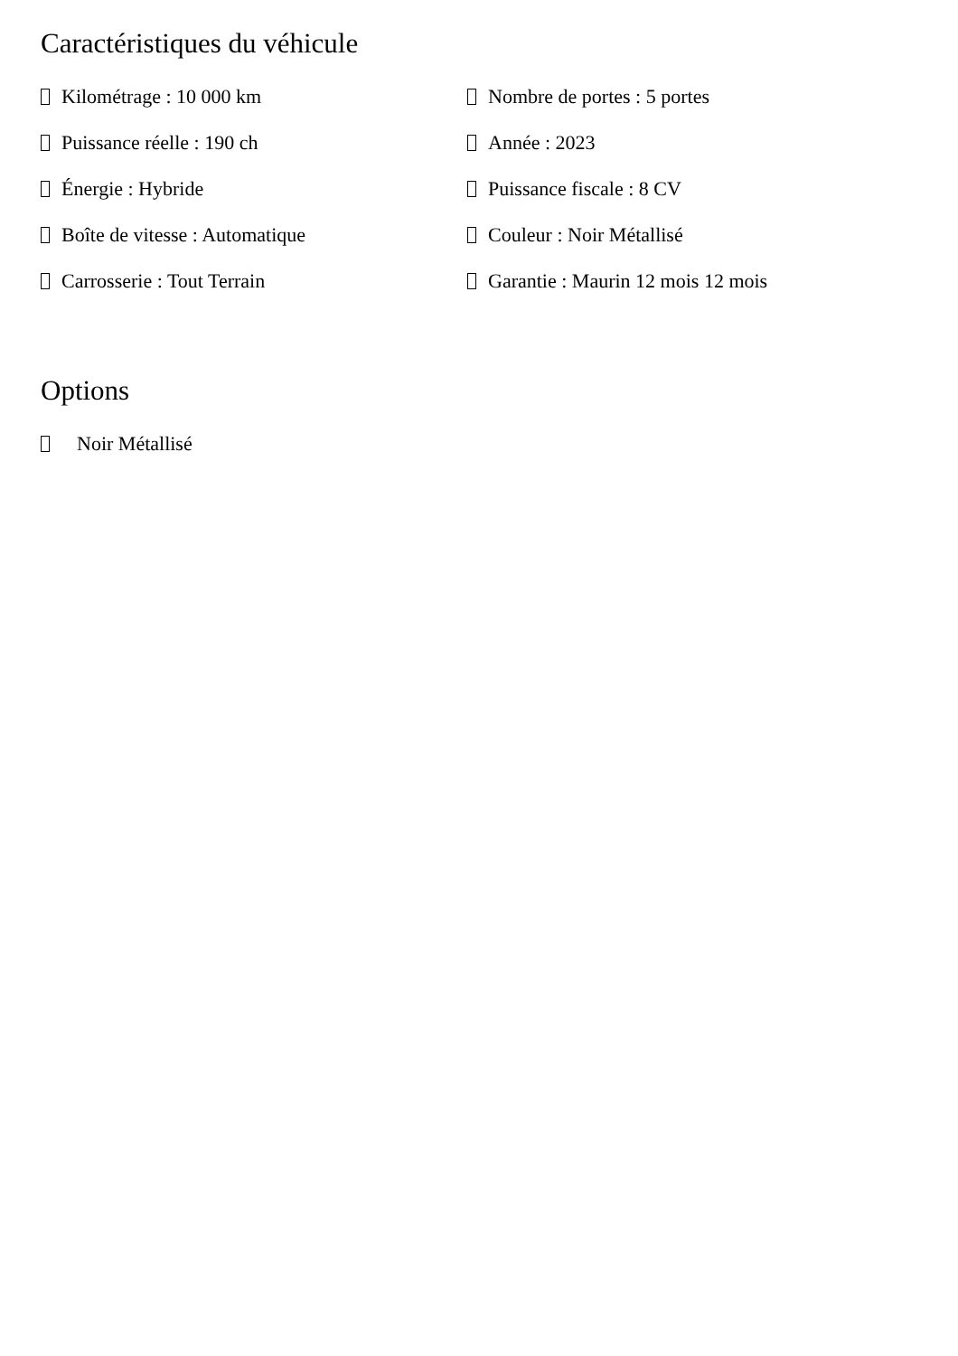Caractéristiques du véhicule
Kilométrage : 10 000 km
Nombre de portes : 5 portes
Puissance réelle : 190 ch
Année : 2023
Énergie : Hybride
Puissance fiscale : 8 CV
Boîte de vitesse : Automatique
Couleur : Noir Métallisé
Carrosserie : Tout Terrain
Garantie : Maurin 12 mois 12 mois
Options
Noir Métallisé